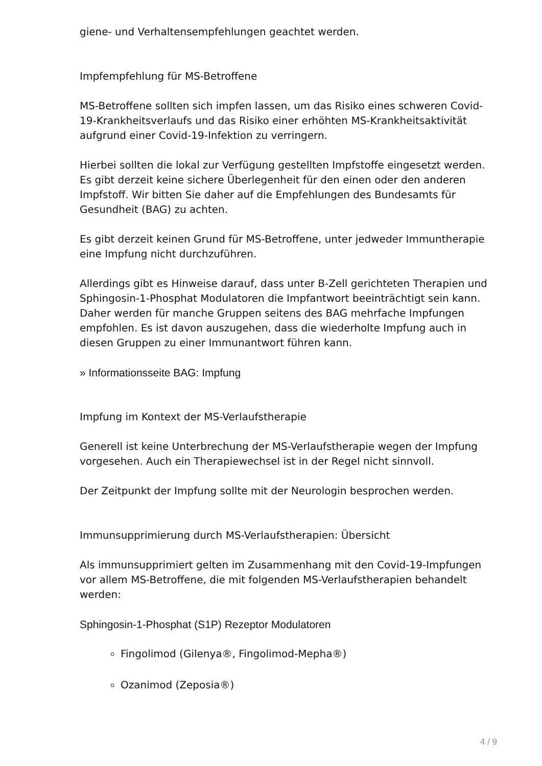giene- und Verhaltensempfehlungen geachtet werden.
Impfempfehlung für MS-Betroffene
MS-Betroffene sollten sich impfen lassen, um das Risiko eines schweren Co­vid-19-Krankheitsverlaufs und das Risiko einer erhöhten MS-Krankheitsakti­vität aufgrund einer Covid-19-Infektion zu verringern.
Hierbei sollten die lokal zur Verfügung gestellten Impfstoffe eingesetzt wer­den. Es gibt derzeit keine sichere Überlegenheit für den einen oder den an­deren Impfstoff. Wir bitten Sie daher auf die Empfehlungen des Bundesamts für Gesundheit (BAG) zu achten.
Es gibt derzeit keinen Grund für MS-Betroffene, unter jedweder Immunthe­rapie eine Impfung nicht durchzuführen.
Allerdings gibt es Hinweise darauf, dass unter B-Zell gerichteten Therapien und Sphingosin-1-Phosphat Modulatoren die Impfantwort beeinträchtigt sein kann. Daher werden für manche Gruppen seitens des BAG mehrfache Impfungen empfohlen. Es ist davon auszugehen, dass die wiederholte Imp­fung auch in diesen Gruppen zu einer Immunantwort führen kann.
» Informationsseite BAG: Impfung
Impfung im Kontext der MS-Verlaufstherapie
Generell ist keine Unterbrechung der MS-Verlaufstherapie wegen der Imp­fung vorgesehen. Auch ein Therapiewechsel ist in der Regel nicht sinnvoll.
Der Zeitpunkt der Impfung sollte mit der Neurologin besprochen werden.
Immunsupprimierung durch MS-Verlaufstherapien: Übersicht
Als immunsupprimiert gelten im Zusammenhang mit den Covid-19-Impfun­gen vor allem MS-Betroffene, die mit folgenden MS-Verlaufstherapien be­handelt werden:
Sphingosin-1-Phosphat (S1P) Rezeptor Modulatoren
Fingolimod (Gilenya®, Fingolimod-Mepha®)
Ozanimod (Zeposia®)
4 / 9